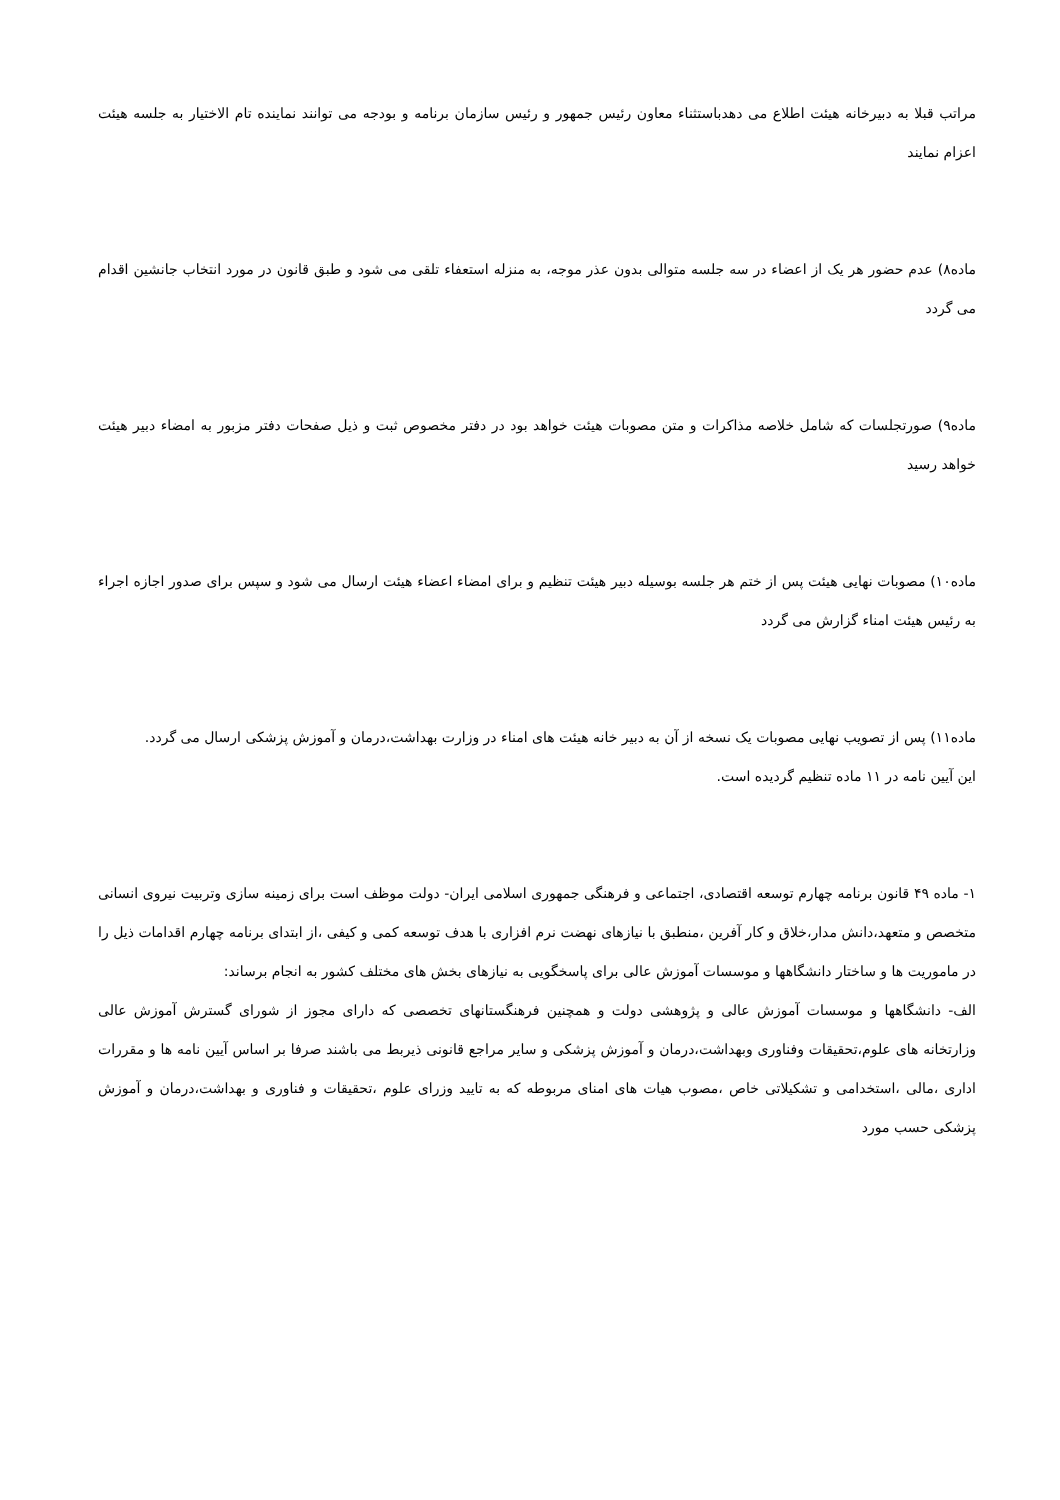مراتب قبلا به دبیرخانه هیئت اطلاع می دهدباستثناء معاون رئیس جمهور و رئیس سازمان برنامه و بودجه می توانند نماینده تام الاختیار به جلسه هیئت اعزام نمایند
ماده۸) عدم حضور هر یک از اعضاء در سه جلسه متوالی بدون عذر موجه، به منزله استعفاء تلقی می شود و طبق قانون در مورد انتخاب جانشین اقدام می گردد
ماده۹) صورتجلسات که شامل خلاصه مذاکرات و متن مصوبات هیئت خواهد بود در دفتر مخصوص ثبت و ذیل صفحات دفتر مزبور به امضاء دبیر هیئت خواهد رسید
ماده۱۰) مصوبات نهایی هیئت پس از ختم هر جلسه بوسیله دبیر هیئت تنظیم و برای امضاء اعضاء هیئت ارسال می شود و سپس برای صدور اجازه اجراء به رئیس هیئت امناء گزارش می گردد
ماده۱۱) پس از تصویب نهایی مصوبات یک نسخه از آن به دبیر خانه هیئت های امناء در وزارت بهداشت،درمان و آموزش پزشکی ارسال می گردد.
این آیین نامه در ۱۱ ماده تنظیم گردیده است.
۱- ماده ۴۹ قانون برنامه چهارم توسعه اقتصادی، اجتماعی و فرهنگی جمهوری اسلامی ایران- دولت موظف است برای زمینه سازی وتربیت نیروی انسانی متخصص و متعهد،دانش مدار،خلاق و کار آفرین ،منطبق با نیازهای نهضت نرم افزاری با هدف توسعه کمی و کیفی ،از ابتدای برنامه چهارم اقدامات ذیل را در ماموریت ها و ساختار دانشگاهها و موسسات آموزش عالی برای پاسخگویی به نیازهای بخش های مختلف کشور به انجام برساند:
الف- دانشگاهها و موسسات آموزش عالی و پژوهشی دولت و همچنین فرهنگستانهای تخصصی که دارای مجوز از شورای گسترش آموزش عالی وزارتخانه های علوم،تحقیقات وفناوری وبهداشت،درمان و آموزش پزشکی و سایر مراجع قانونی ذیربط می باشند صرفا بر اساس آیین نامه ها و مقررات اداری ،مالی ،استخدامی و تشکیلاتی خاص ،مصوب هیات های امنای مربوطه که به تایید وزرای علوم ،تحقیقات و فناوری و بهداشت،درمان و آموزش پزشکی حسب مورد